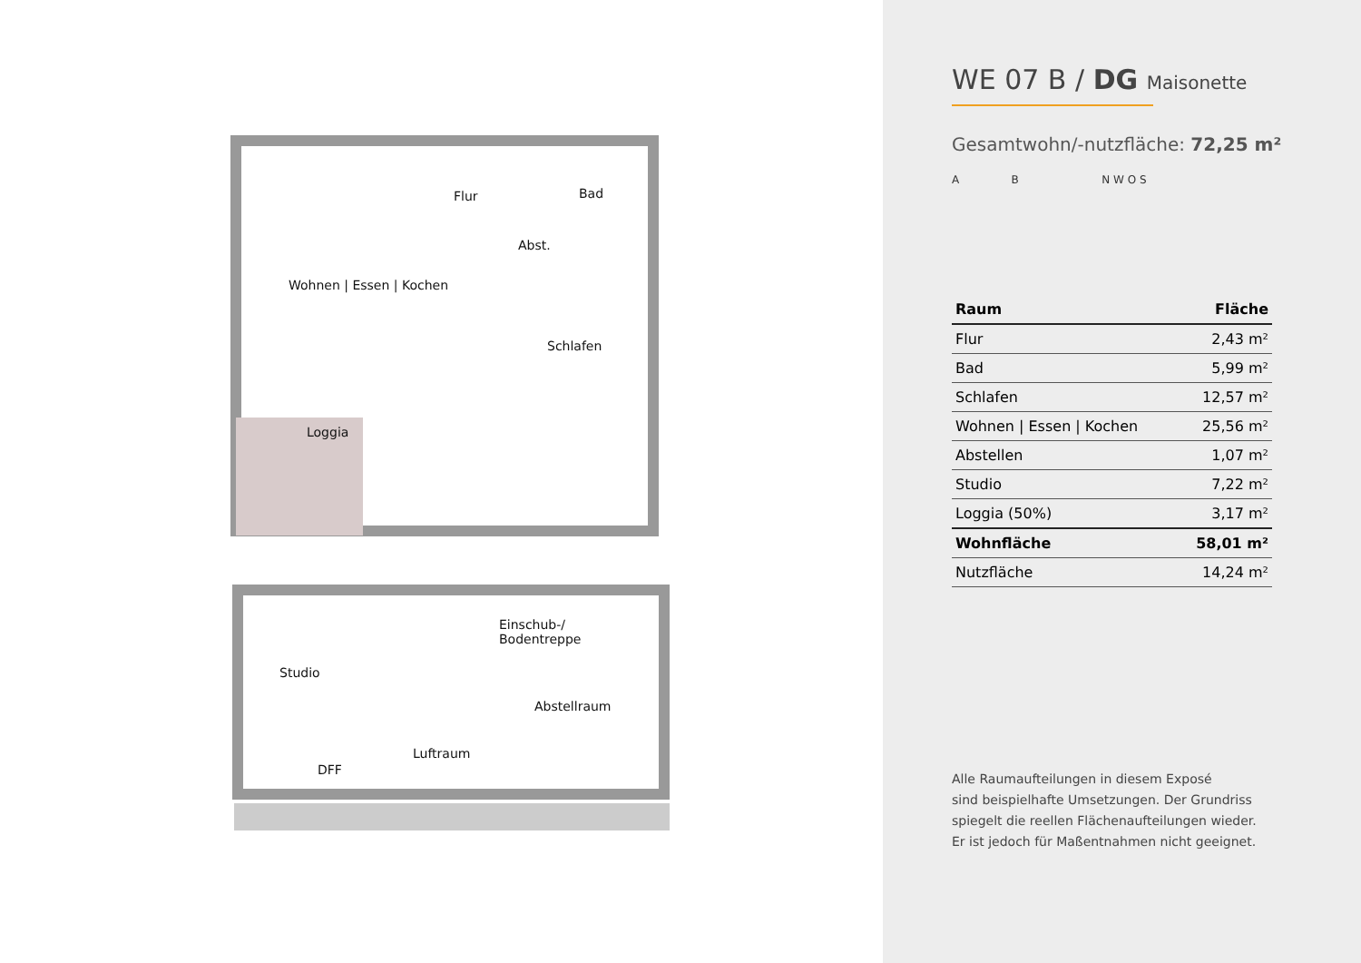Flur Bad
Abst.
Wohnen | Essen | Kochen
Schlafen
Loggia
Einschub-/
Bodentreppe
Studio
Abstellraum
Luftraum
DFF
WE 07 B / DG Maisonette
Gesamtwohn/-nutzfläche: 72,25 m²
A B N W O S
| Raum | Fläche |
| --- | --- |
| Flur | 2,43 m² |
| Bad | 5,99 m² |
| Schlafen | 12,57 m² |
| Wohnen / Essen / Kochen | 25,56 m² |
| Abstellen | 1,07 m² |
| Studio | 7,22 m² |
| Loggia (50%) | 3,17 m² |
| Wohnfläche | 58,01 m² |
| Nutzfläche | 14,24 m² |
Alle Raumaufteilungen in diesem Exposé
sind beispielhafte Umsetzungen. Der Grundriss
spiegelt die reellen Flächenaufteilungen wieder.
Er ist jedoch für Maßentnahmen nicht geeignet.